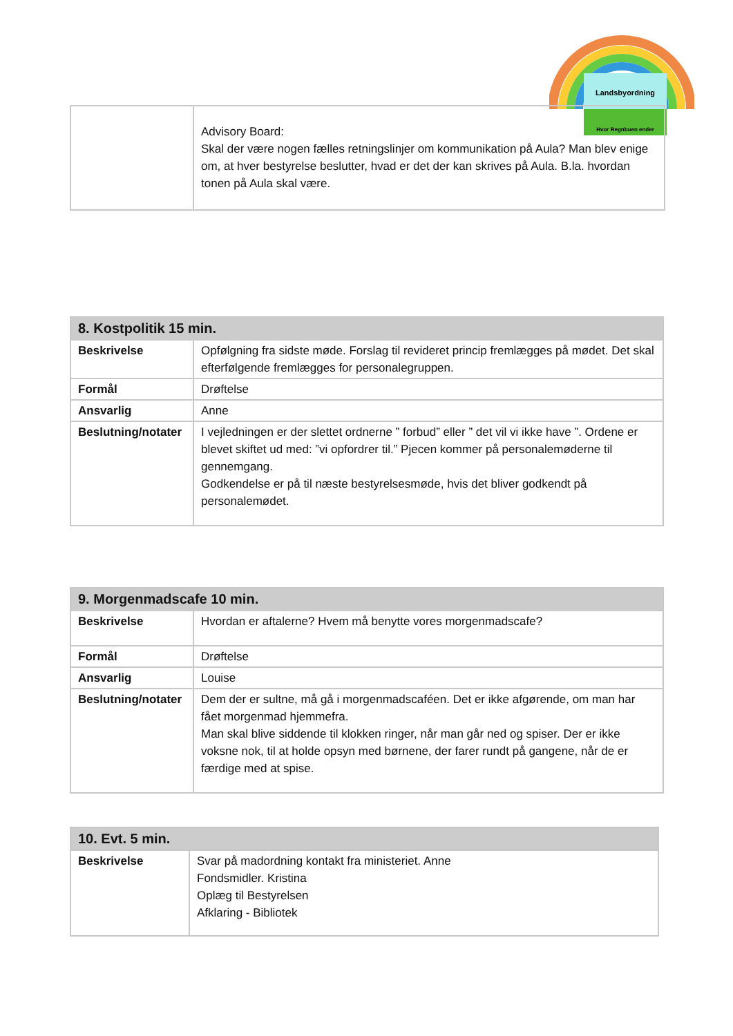Landsbyordning
Hvor Regnbuen ender
| | Advisory Board: Skal der være nogen fælles retningslinjer om kommunikation på Aula? Man blev enige om, at hver bestyrelse beslutter, hvad er det der kan skrives på Aula. B.la. hvordan tonen på Aula skal være. |
| 8. Kostpolitik 15 min. | |
| --- | --- |
| Beskrivelse | Opfølgning fra sidste møde. Forslag til revideret princip fremlægges på mødet. Det skal efterfølgende fremlægges for personalegruppen. |
| Formål | Drøftelse |
| Ansvarlig | Anne |
| Beslutning/notater | I vejledningen er der slettet ordnerne ” forbud” eller ” det vil vi ikke have ”. Ordene er blevet skiftet ud med: ”vi opfordrer til.” Pjecen kommer på personalemøderne til gennemgang. Godkendelse er på til næste bestyrelsesmøde, hvis det bliver godkendt på personalemødet. |
| 9. Morgenmadscafe 10 min. | |
| --- | --- |
| Beskrivelse | Hvordan er aftalerne? Hvem må benytte vores morgenmadscafe? |
| Formål | Drøftelse |
| Ansvarlig | Louise |
| Beslutning/notater | Dem der er sultne, må gå i morgenmadscaféen. Det er ikke afgørende, om man har fået morgenmad hjemmefra. Man skal blive siddende til klokken ringer, når man går ned og spiser. Der er ikke voksne nok, til at holde opsyn med børnene, der farer rundt på gangene, når de er færdige med at spise. |
| 10. Evt. 5 min. | |
| --- | --- |
| Beskrivelse | Svar på madordning kontakt fra ministeriet. Anne Fondsmidler. Kristina Oplæg til Bestyrelsen Afklaring - Bibliotek |